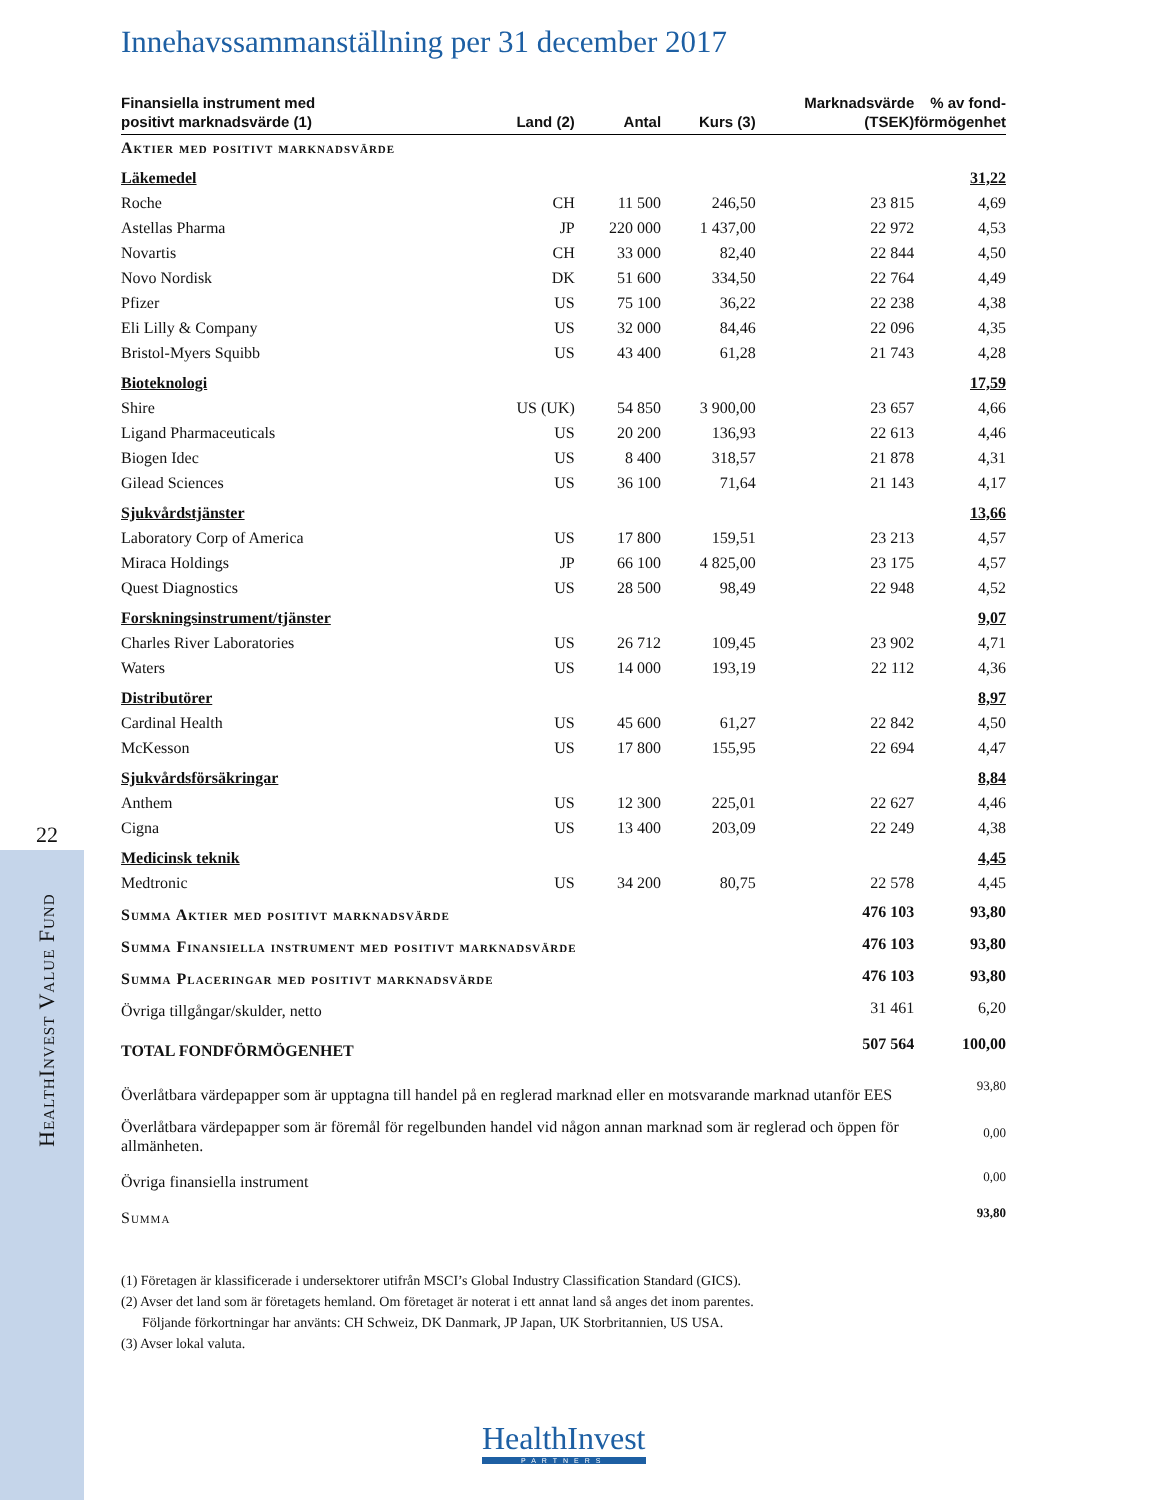22
HealthInvest Value Fund
Innehavssammanställning per 31 december 2017
| Finansiella instrument med positivt marknadsvärde (1) | Land (2) | Antal | Kurs (3) | Marknadsvärde (TSEK) | % av fond- förmögenhet |
| --- | --- | --- | --- | --- | --- |
| Aktier med positivt marknadsvärde | | | | | |
| Läkemedel | | | | | 31,22 |
| Roche | CH | 11 500 | 246,50 | 23 815 | 4,69 |
| Astellas Pharma | JP | 220 000 | 1 437,00 | 22 972 | 4,53 |
| Novartis | CH | 33 000 | 82,40 | 22 844 | 4,50 |
| Novo Nordisk | DK | 51 600 | 334,50 | 22 764 | 4,49 |
| Pfizer | US | 75 100 | 36,22 | 22 238 | 4,38 |
| Eli Lilly & Company | US | 32 000 | 84,46 | 22 096 | 4,35 |
| Bristol-Myers Squibb | US | 43 400 | 61,28 | 21 743 | 4,28 |
| Bioteknologi | | | | | 17,59 |
| Shire | US (UK) | 54 850 | 3 900,00 | 23 657 | 4,66 |
| Ligand Pharmaceuticals | US | 20 200 | 136,93 | 22 613 | 4,46 |
| Biogen Idec | US | 8 400 | 318,57 | 21 878 | 4,31 |
| Gilead Sciences | US | 36 100 | 71,64 | 21 143 | 4,17 |
| Sjukvårdstjänster | | | | | 13,66 |
| Laboratory Corp of America | US | 17 800 | 159,51 | 23 213 | 4,57 |
| Miraca Holdings | JP | 66 100 | 4 825,00 | 23 175 | 4,57 |
| Quest Diagnostics | US | 28 500 | 98,49 | 22 948 | 4,52 |
| Forskningsinstrument/tjänster | | | | | 9,07 |
| Charles River Laboratories | US | 26 712 | 109,45 | 23 902 | 4,71 |
| Waters | US | 14 000 | 193,19 | 22 112 | 4,36 |
| Distributörer | | | | | 8,97 |
| Cardinal Health | US | 45 600 | 61,27 | 22 842 | 4,50 |
| McKesson | US | 17 800 | 155,95 | 22 694 | 4,47 |
| Sjukvårdsförsäkringar | | | | | 8,84 |
| Anthem | US | 12 300 | 225,01 | 22 627 | 4,46 |
| Cigna | US | 13 400 | 203,09 | 22 249 | 4,38 |
| Medicinsk teknik | | | | | 4,45 |
| Medtronic | US | 34 200 | 80,75 | 22 578 | 4,45 |
| Summa Aktier med positivt marknadsvärde | | | | 476 103 | 93,80 |
| Summa Finansiella instrument med positivt marknadsvärde | | | | 476 103 | 93,80 |
| Summa Placeringar med positivt marknadsvärde | | | | 476 103 | 93,80 |
| Övriga tillgångar/skulder, netto | | | | 31 461 | 6,20 |
| TOTAL FONDFÖRMÖGENHET | | | | 507 564 | 100,00 |
| Överlåtbara värdepapper som är upptagna till handel på en reglerad marknad eller en motsvarande marknad utanför EES | | | | | 93,80 |
| Överlåtbara värdepapper som är föremål för regelbunden handel vid någon annan marknad som är reglerad och öppen för allmänheten. | | | | | 0,00 |
| Övriga finansiella instrument | | | | | 0,00 |
| Summa | | | | | 93,80 |
(1) Företagen är klassificerade i undersektorer utifrån MSCI’s Global Industry Classification Standard (GICS).
(2) Avser det land som är företagets hemland. Om företaget är noterat i ett annat land så anges det inom parentes.
Följande förkortningar har använts: CH Schweiz, DK Danmark, JP Japan, UK Storbritannien, US USA.
(3) Avser lokal valuta.
HealthInvest
PARTNERS